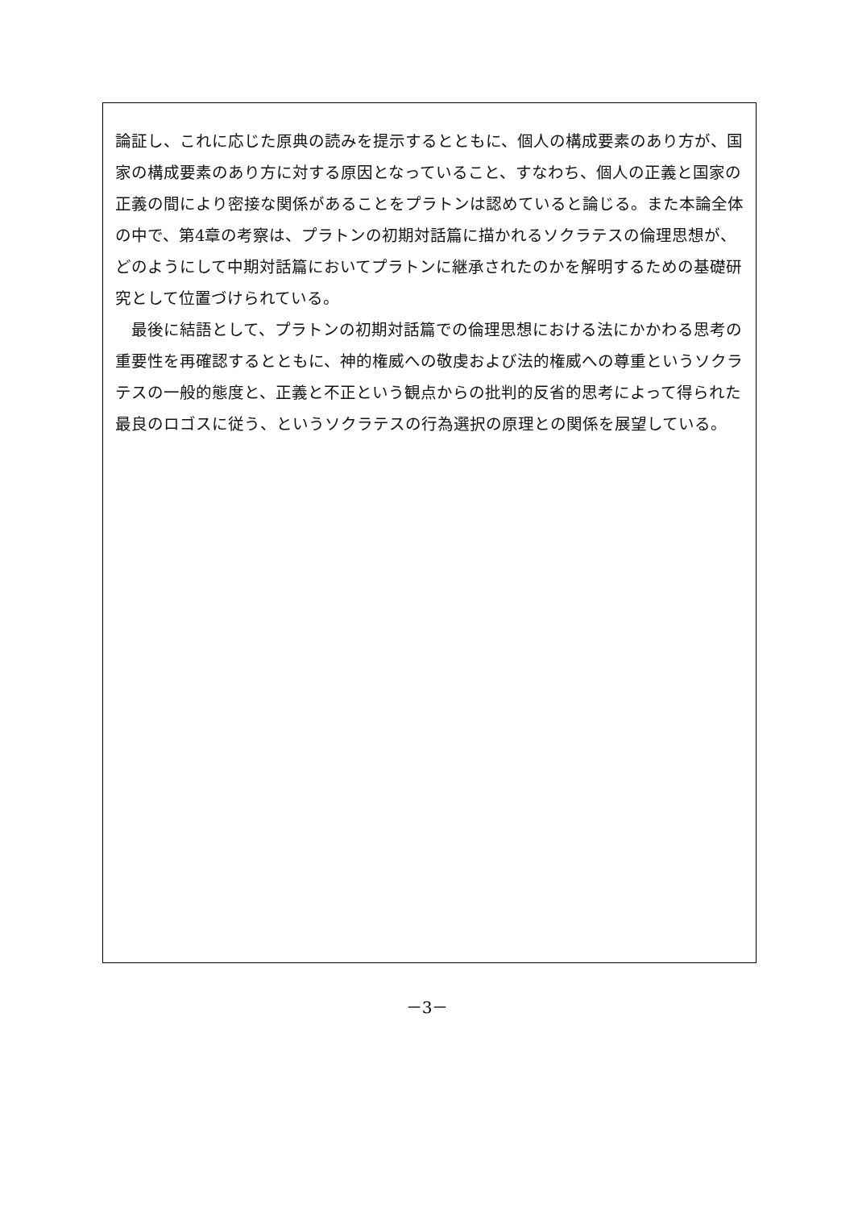論証し、これに応じた原典の読みを提示するとともに、個人の構成要素のあり方が、国家の構成要素のあり方に対する原因となっていること、すなわち、個人の正義と国家の正義の間により密接な関係があることをプラトンは認めていると論じる。また本論全体の中で、第4章の考察は、プラトンの初期対話篇に描かれるソクラテスの倫理思想が、どのようにして中期対話篇においてプラトンに継承されたのかを解明するための基礎研究として位置づけられている。
　最後に結語として、プラトンの初期対話篇での倫理思想における法にかかわる思考の重要性を再確認するとともに、神的権威への敬虔および法的権威への尊重というソクラテスの一般的態度と、正義と不正という観点からの批判的反省的思考によって得られた最良のロゴスに従う、というソクラテスの行為選択の原理との関係を展望している。
－3－